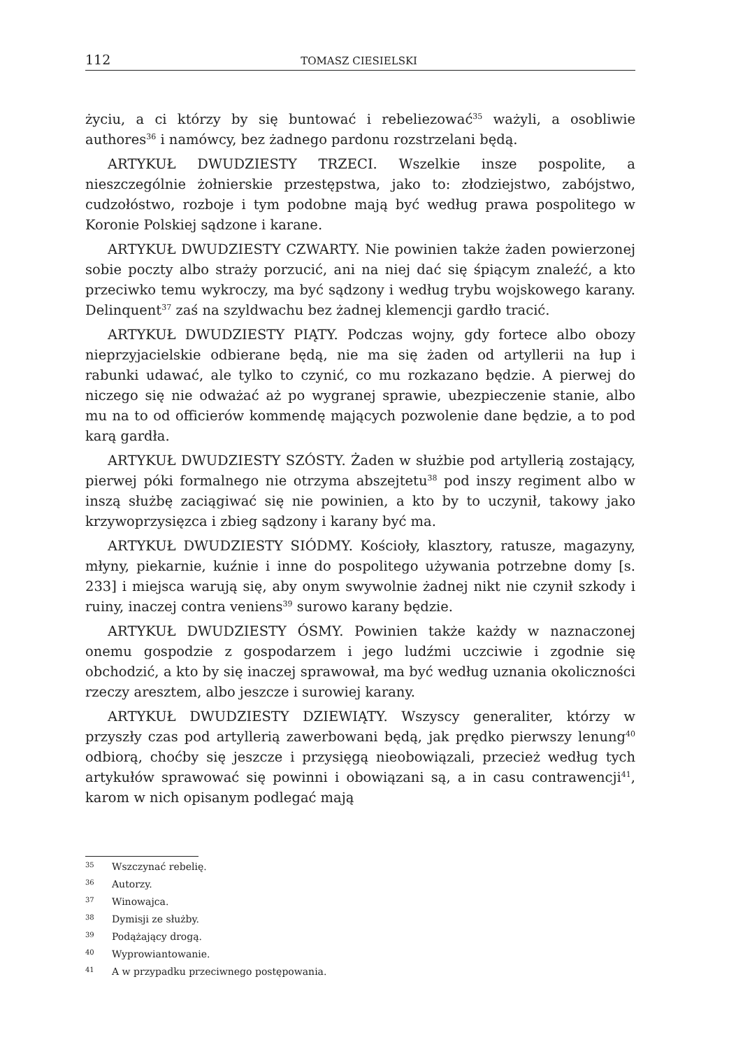112
TOMASZ CIESIELSKI
życiu, a ci którzy by się buntować i rebeliezować<sup>35</sup> ważyli, a osobliwie authores<sup>36</sup> i namówcy, bez żadnego pardonu rozstrzelani będą.
ARTYKUŁ DWUDZIESTY TRZECI. Wszelkie insze pospolite, a nieszczególnie żołnierskie przestępstwa, jako to: złodziejstwo, zabójstwo, cudzołóstwo, rozboje i tym podobne mają być według prawa pospolitego w Koronie Polskiej sądzone i karane.
ARTYKUŁ DWUDZIESTY CZWARTY. Nie powinien także żaden powierzonej sobie poczty albo straży porzucić, ani na niej dać się śpiącym znaleźć, a kto przeciwko temu wykroczy, ma być sądzony i według trybu wojskowego karany. Delinquent<sup>37</sup> zaś na szyldwachu bez żadnej klemencji gardło tracić.
ARTYKUŁ DWUDZIESTY PIĄTY. Podczas wojny, gdy fortece albo obozy nieprzyjacielskie odbierane będą, nie ma się żaden od artyllerii na łup i rabunki udawać, ale tylko to czynić, co mu rozkazano będzie. A pierwej do niczego się nie odważać aż po wygranej sprawie, ubezpieczenie stanie, albo mu na to od officierów kommendę mających pozwolenie dane będzie, a to pod karą gardła.
ARTYKUŁ DWUDZIESTY SZÓSTY. Żaden w służbie pod artyllerią zostający, pierwej póki formalnego nie otrzyma abszejtetu<sup>38</sup> pod inszy regiment albo w inszą służbę zaciągiwać się nie powinien, a kto by to uczynił, takowy jako krzywoprzysięzca i zbieg sądzony i karany być ma.
ARTYKUŁ DWUDZIESTY SIÓDMY. Kościoły, klasztory, ratusze, magazyny, młyny, piekarnie, kuźnie i inne do pospolitego używania potrzebne domy [s. 233] i miejsca warują się, aby onym swywolnie żadnej nikt nie czynił szkody i ruiny, inaczej contra veniens<sup>39</sup> surowo karany będzie.
ARTYKUŁ DWUDZIESTY ÓSMY. Powinien także każdy w naznaczonej onemu gospodzie z gospodarzem i jego ludźmi uczciwie i zgodnie się obchodzić, a kto by się inaczej sprawował, ma być według uznania okoliczności rzeczy aresztem, albo jeszcze i surowiej karany.
ARTYKUŁ DWUDZIESTY DZIEWIĄTY. Wszyscy generaliter, którzy w przyszły czas pod artyllerią zawerbowani będą, jak prędko pierwszy lenung<sup>40</sup> odbiorą, choćby się jeszcze i przysięgą nieobowiązali, przecież według tych artykułów sprawować się powinni i obowiązani są, a in casu contrawencji<sup>41</sup>, karom w nich opisanym podlegać mają
35 Wszczynać rebelię.
36 Autorzy.
37 Winowajca.
38 Dymisji ze służby.
39 Podążający drogą.
40 Wyprowiantowanie.
41 A w przypadku przeciwnego postępowania.